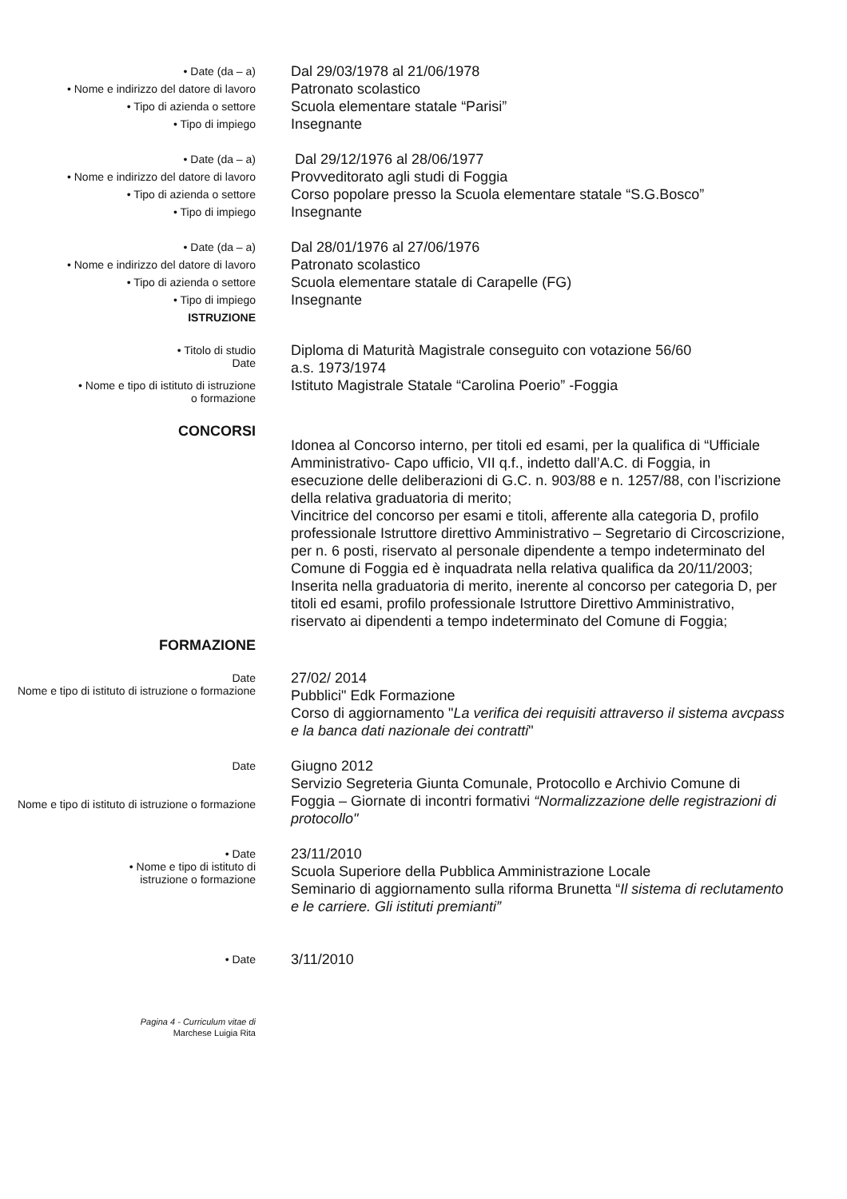• Date (da – a)
Dal 29/03/1978 al 21/06/1978
• Nome e indirizzo del datore di lavoro
Patronato scolastico
• Tipo di azienda o settore
Scuola elementare statale “Parisi”
• Tipo di impiego
Insegnante
• Date (da – a)
Dal 29/12/1976 al 28/06/1977
• Nome e indirizzo del datore di lavoro
Provveditorato agli studi di Foggia
• Tipo di azienda o settore
Corso popolare presso la Scuola elementare statale “S.G.Bosco”
• Tipo di impiego
Insegnante
• Date (da – a)
Dal 28/01/1976 al 27/06/1976
• Nome e indirizzo del datore di lavoro
Patronato scolastico
• Tipo di azienda o settore
Scuola elementare statale di Carapelle (FG)
• Tipo di impiego
Insegnante
ISTRUZIONE
• Titolo di studio
Date
Diploma di Maturità Magistrale conseguito con votazione 56/60
a.s. 1973/1974
• Nome e tipo di istituto di istruzione
o formazione
Istituto Magistrale Statale “Carolina Poerio” -Foggia
CONCORSI
Idonea al Concorso interno, per titoli ed esami, per la qualifica di “Ufficiale Amministrativo- Capo ufficio, VII q.f., indetto dall’A.C. di Foggia, in esecuzione delle deliberazioni di G.C. n. 903/88 e n. 1257/88, con l’iscrizione della relativa graduatoria di merito;
Vincitrice del concorso per esami e titoli, afferente alla categoria D, profilo professionale Istruttore direttivo Amministrativo – Segretario di Circoscrizione, per n. 6 posti, riservato al personale dipendente a tempo indeterminato del Comune di Foggia ed è inquadrata nella relativa qualifica da 20/11/2003;
Inserita nella graduatoria di merito, inerente al concorso per categoria D, per titoli ed esami, profilo professionale Istruttore Direttivo Amministrativo, riservato ai dipendenti a tempo indeterminato del Comune di Foggia;
FORMAZIONE
Date
Nome e tipo di istituto di istruzione o formazione
27/02/ 2014
Pubblici" Edk Formazione
Corso di aggiornamento "La verifica dei requisiti attraverso il sistema avcpass e la banca dati nazionale dei contratti"
Date
Nome e tipo di istituto di istruzione o formazione
Giugno 2012
Servizio Segreteria Giunta Comunale, Protocollo e Archivio Comune di Foggia – Giornate di incontri formativi “Normalizzazione delle registrazioni di protocollo"
• Date
• Nome e tipo di istituto di
istruzione o formazione
23/11/2010
Scuola Superiore della Pubblica Amministrazione Locale
Seminario di aggiornamento sulla riforma Brunetta “Il sistema di reclutamento e le carriere. Gli istituti premianti”
• Date
3/11/2010
Pagina 4 - Curriculum vitae di
Marchese Luigia Rita